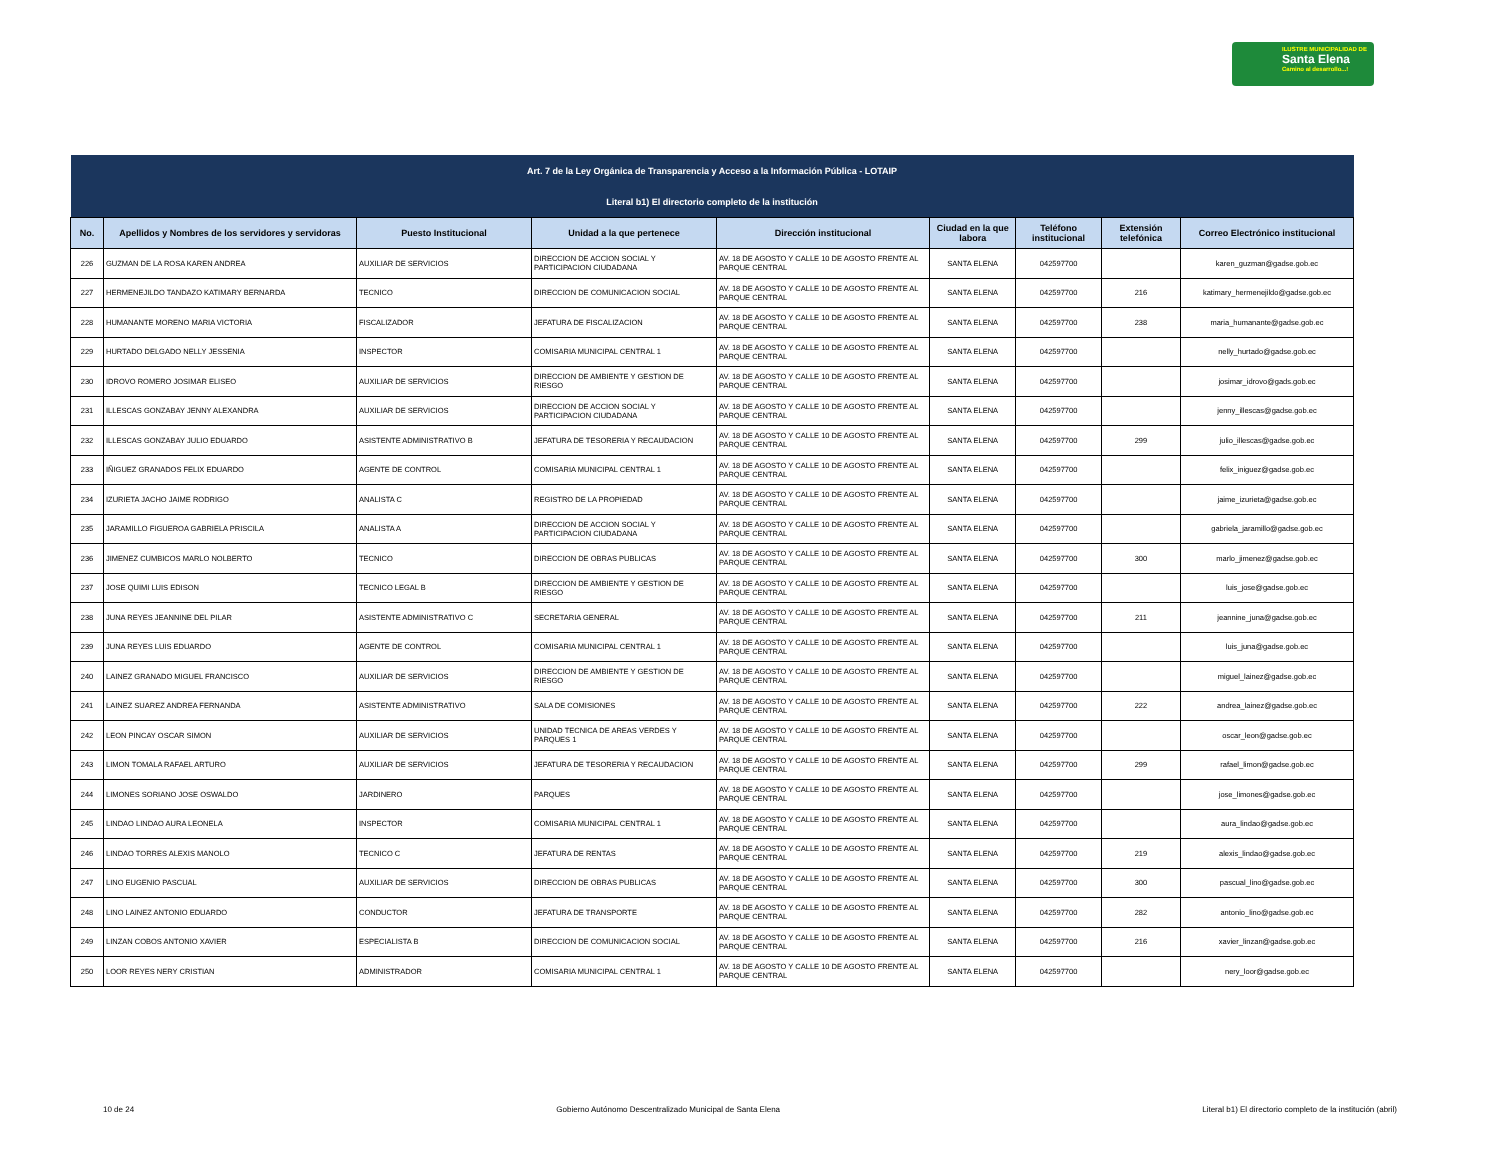ILUSTRE MUNICIPALIDAD DE
Santa Elena
Camino al desarrollo...!
| Art. 7 de la Ley Orgánica de Transparencia y Acceso a la Información Pública - LOTAIP | | | | | | | | |
| --- | --- | --- | --- | --- | --- | --- | --- | --- |
| Literal b1) El directorio completo de la institución | | | | | | | | |
| No. | Apellidos y Nombres de los servidores y servidoras | Puesto Institucional | Unidad a la que pertenece | Dirección institucional | Ciudad en la que labora | Teléfono institucional | Extensión telefónica | Correo Electrónico institucional |
| 226 | GUZMAN DE LA ROSA KAREN ANDREA | AUXILIAR DE SERVICIOS | DIRECCION DE ACCION SOCIAL Y PARTICIPACION CIUDADANA | AV. 18 DE AGOSTO Y CALLE 10 DE AGOSTO FRENTE AL PARQUE CENTRAL | SANTA ELENA | 042597700 | | karen_guzman@gadse.gob.ec |
| 227 | HERMENEJILDO TANDAZO KATIMARY BERNARDA | TECNICO | DIRECCION DE COMUNICACION SOCIAL | AV. 18 DE AGOSTO Y CALLE 10 DE AGOSTO FRENTE AL PARQUE CENTRAL | SANTA ELENA | 042597700 | 216 | katimary_hermenejildo@gadse.gob.ec |
| 228 | HUMANANTE MORENO MARIA VICTORIA | FISCALIZADOR | JEFATURA DE FISCALIZACION | AV. 18 DE AGOSTO Y CALLE 10 DE AGOSTO FRENTE AL PARQUE CENTRAL | SANTA ELENA | 042597700 | 238 | maria_humanante@gadse.gob.ec |
| 229 | HURTADO DELGADO NELLY JESSENIA | INSPECTOR | COMISARIA MUNICIPAL CENTRAL 1 | AV. 18 DE AGOSTO Y CALLE 10 DE AGOSTO FRENTE AL PARQUE CENTRAL | SANTA ELENA | 042597700 | | nelly_hurtado@gadse.gob.ec |
| 230 | IDROVO ROMERO JOSIMAR ELISEO | AUXILIAR DE SERVICIOS | DIRECCION DE AMBIENTE Y GESTION DE RIESGO | AV. 18 DE AGOSTO Y CALLE 10 DE AGOSTO FRENTE AL PARQUE CENTRAL | SANTA ELENA | 042597700 | | josimar_idrovo@gads.gob.ec |
| 231 | ILLESCAS GONZABAY JENNY ALEXANDRA | AUXILIAR DE SERVICIOS | DIRECCION DE ACCION SOCIAL Y PARTICIPACION CIUDADANA | AV. 18 DE AGOSTO Y CALLE 10 DE AGOSTO FRENTE AL PARQUE CENTRAL | SANTA ELENA | 042597700 | | jenny_illescas@gadse.gob.ec |
| 232 | ILLESCAS GONZABAY JULIO EDUARDO | ASISTENTE ADMINISTRATIVO B | JEFATURA DE TESORERIA Y RECAUDACION | AV. 18 DE AGOSTO Y CALLE 10 DE AGOSTO FRENTE AL PARQUE CENTRAL | SANTA ELENA | 042597700 | 299 | julio_illescas@gadse.gob.ec |
| 233 | IÑIGUEZ GRANADOS FELIX EDUARDO | AGENTE DE CONTROL | COMISARIA MUNICIPAL CENTRAL 1 | AV. 18 DE AGOSTO Y CALLE 10 DE AGOSTO FRENTE AL PARQUE CENTRAL | SANTA ELENA | 042597700 | | felix_iniguez@gadse.gob.ec |
| 234 | IZURIETA JACHO JAIME RODRIGO | ANALISTA C | REGISTRO DE LA PROPIEDAD | AV. 18 DE AGOSTO Y CALLE 10 DE AGOSTO FRENTE AL PARQUE CENTRAL | SANTA ELENA | 042597700 | | jaime_izurieta@gadse.gob.ec |
| 235 | JARAMILLO FIGUEROA GABRIELA PRISCILA | ANALISTA A | DIRECCION DE ACCION SOCIAL Y PARTICIPACION CIUDADANA | AV. 18 DE AGOSTO Y CALLE 10 DE AGOSTO FRENTE AL PARQUE CENTRAL | SANTA ELENA | 042597700 | | gabriela_jaramillo@gadse.gob.ec |
| 236 | JIMENEZ CUMBICOS MARLO NOLBERTO | TECNICO | DIRECCION DE OBRAS PUBLICAS | AV. 18 DE AGOSTO Y CALLE 10 DE AGOSTO FRENTE AL PARQUE CENTRAL | SANTA ELENA | 042597700 | 300 | marlo_jimenez@gadse.gob.ec |
| 237 | JOSE QUIMI LUIS EDISON | TECNICO LEGAL B | DIRECCION DE AMBIENTE Y GESTION DE RIESGO | AV. 18 DE AGOSTO Y CALLE 10 DE AGOSTO FRENTE AL PARQUE CENTRAL | SANTA ELENA | 042597700 | | luis_jose@gadse.gob.ec |
| 238 | JUNA REYES JEANNINE DEL PILAR | ASISTENTE ADMINISTRATIVO C | SECRETARIA GENERAL | AV. 18 DE AGOSTO Y CALLE 10 DE AGOSTO FRENTE AL PARQUE CENTRAL | SANTA ELENA | 042597700 | 211 | jeannine_juna@gadse.gob.ec |
| 239 | JUNA REYES LUIS EDUARDO | AGENTE DE CONTROL | COMISARIA MUNICIPAL CENTRAL 1 | AV. 18 DE AGOSTO Y CALLE 10 DE AGOSTO FRENTE AL PARQUE CENTRAL | SANTA ELENA | 042597700 | | luis_juna@gadse.gob.ec |
| 240 | LAINEZ GRANADO MIGUEL FRANCISCO | AUXILIAR DE SERVICIOS | DIRECCION DE AMBIENTE Y GESTION DE RIESGO | AV. 18 DE AGOSTO Y CALLE 10 DE AGOSTO FRENTE AL PARQUE CENTRAL | SANTA ELENA | 042597700 | | miguel_lainez@gadse.gob.ec |
| 241 | LAINEZ SUAREZ ANDREA FERNANDA | ASISTENTE ADMINISTRATIVO | SALA DE COMISIONES | AV. 18 DE AGOSTO Y CALLE 10 DE AGOSTO FRENTE AL PARQUE CENTRAL | SANTA ELENA | 042597700 | 222 | andrea_lainez@gadse.gob.ec |
| 242 | LEON PINCAY OSCAR SIMON | AUXILIAR DE SERVICIOS | UNIDAD TECNICA DE AREAS VERDES Y PARQUES 1 | AV. 18 DE AGOSTO Y CALLE 10 DE AGOSTO FRENTE AL PARQUE CENTRAL | SANTA ELENA | 042597700 | | oscar_leon@gadse.gob.ec |
| 243 | LIMON TOMALA RAFAEL ARTURO | AUXILIAR DE SERVICIOS | JEFATURA DE TESORERIA Y RECAUDACION | AV. 18 DE AGOSTO Y CALLE 10 DE AGOSTO FRENTE AL PARQUE CENTRAL | SANTA ELENA | 042597700 | 299 | rafael_limon@gadse.gob.ec |
| 244 | LIMONES SORIANO JOSE OSWALDO | JARDINERO | PARQUES | AV. 18 DE AGOSTO Y CALLE 10 DE AGOSTO FRENTE AL PARQUE CENTRAL | SANTA ELENA | 042597700 | | jose_limones@gadse.gob.ec |
| 245 | LINDAO LINDAO AURA LEONELA | INSPECTOR | COMISARIA MUNICIPAL CENTRAL 1 | AV. 18 DE AGOSTO Y CALLE 10 DE AGOSTO FRENTE AL PARQUE CENTRAL | SANTA ELENA | 042597700 | | aura_lindao@gadse.gob.ec |
| 246 | LINDAO TORRES ALEXIS MANOLO | TECNICO C | JEFATURA DE RENTAS | AV. 18 DE AGOSTO Y CALLE 10 DE AGOSTO FRENTE AL PARQUE CENTRAL | SANTA ELENA | 042597700 | 219 | alexis_lindao@gadse.gob.ec |
| 247 | LINO EUGENIO PASCUAL | AUXILIAR DE SERVICIOS | DIRECCION DE OBRAS PUBLICAS | AV. 18 DE AGOSTO Y CALLE 10 DE AGOSTO FRENTE AL PARQUE CENTRAL | SANTA ELENA | 042597700 | 300 | pascual_lino@gadse.gob.ec |
| 248 | LINO LAINEZ ANTONIO EDUARDO | CONDUCTOR | JEFATURA DE TRANSPORTE | AV. 18 DE AGOSTO Y CALLE 10 DE AGOSTO FRENTE AL PARQUE CENTRAL | SANTA ELENA | 042597700 | 282 | antonio_lino@gadse.gob.ec |
| 249 | LINZAN COBOS ANTONIO XAVIER | ESPECIALISTA B | DIRECCION DE COMUNICACION SOCIAL | AV. 18 DE AGOSTO Y CALLE 10 DE AGOSTO FRENTE AL PARQUE CENTRAL | SANTA ELENA | 042597700 | 216 | xavier_linzan@gadse.gob.ec |
| 250 | LOOR REYES NERY CRISTIAN | ADMINISTRADOR | COMISARIA MUNICIPAL CENTRAL 1 | AV. 18 DE AGOSTO Y CALLE 10 DE AGOSTO FRENTE AL PARQUE CENTRAL | SANTA ELENA | 042597700 | | nery_loor@gadse.gob.ec |
10 de 24 Gobierno Autónomo Descentralizado Municipal de Santa Elena Literal b1) El directorio completo de la institución (abril)